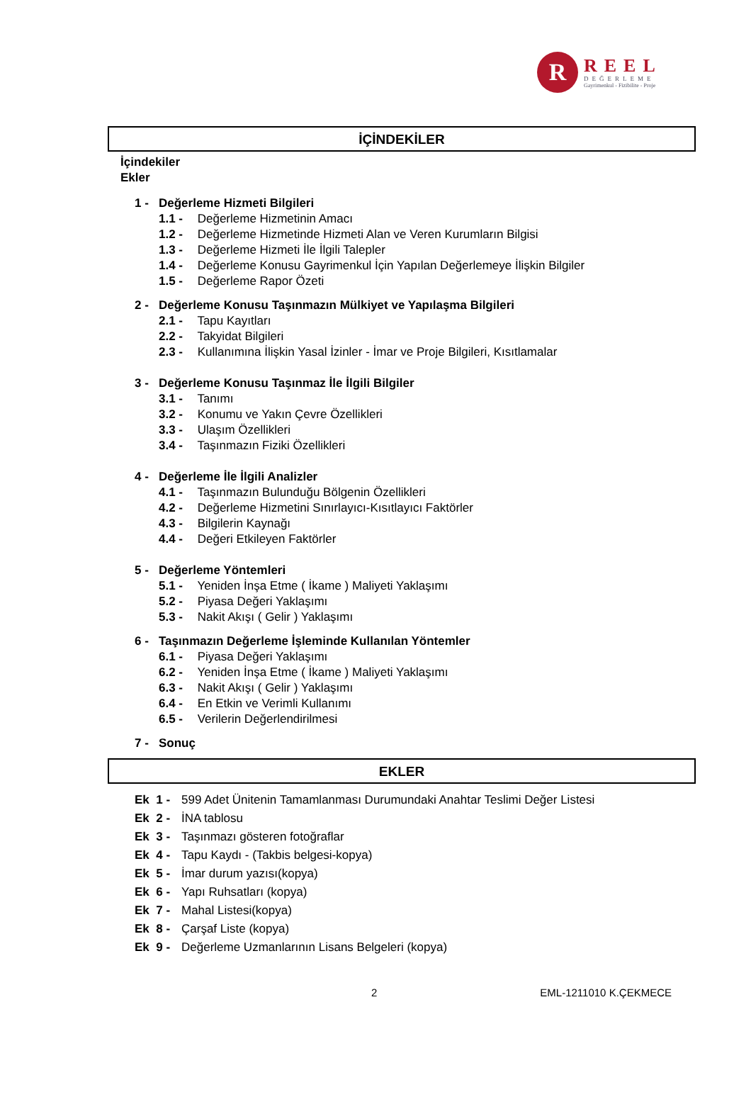R
REEL
DEĞERLEME
Gayrimenkul - Fizibilite - Proje
İÇİNDEKİLER
İçindekiler
Ekler
1 - Değerleme Hizmeti Bilgileri
1.1 - Değerleme Hizmetinin Amacı
1.2 - Değerleme Hizmetinde Hizmeti Alan ve Veren Kurumların Bilgisi
1.3 - Değerleme Hizmeti İle İlgili Talepler
1.4 - Değerleme Konusu Gayrimenkul İçin Yapılan Değerlemeye İlişkin Bilgiler
1.5 - Değerleme Rapor Özeti
2 - Değerleme Konusu Taşınmazın Mülkiyet ve Yapılaşma Bilgileri
2.1 - Tapu Kayıtları
2.2 - Takyidat Bilgileri
2.3 - Kullanımına İlişkin Yasal İzinler - İmar ve Proje Bilgileri, Kısıtlamalar
3 - Değerleme Konusu Taşınmaz İle İlgili Bilgiler
3.1 - Tanımı
3.2 - Konumu ve Yakın Çevre Özellikleri
3.3 - Ulaşım Özellikleri
3.4 - Taşınmazın Fiziki Özellikleri
4 - Değerleme İle İlgili Analizler
4.1 - Taşınmazın Bulunduğu Bölgenin Özellikleri
4.2 - Değerleme Hizmetini Sınırlayıcı-Kısıtlayıcı Faktörler
4.3 - Bilgilerin Kaynağı
4.4 - Değeri Etkileyen Faktörler
5 - Değerleme Yöntemleri
5.1 - Yeniden İnşa Etme ( İkame ) Maliyeti Yaklaşımı
5.2 - Piyasa Değeri Yaklaşımı
5.3 - Nakit Akışı ( Gelir ) Yaklaşımı
6 - Taşınmazın Değerleme İşleminde Kullanılan Yöntemler
6.1 - Piyasa Değeri Yaklaşımı
6.2 - Yeniden İnşa Etme ( İkame ) Maliyeti Yaklaşımı
6.3 - Nakit Akışı ( Gelir ) Yaklaşımı
6.4 - En Etkin ve Verimli Kullanımı
6.5 - Verilerin Değerlendirilmesi
7 - Sonuç
EKLER
Ek 1 - 599 Adet Ünitenin Tamamlanması Durumundaki Anahtar Teslimi Değer Listesi
Ek 2 - İNA tablosu
Ek 3 - Taşınmazı gösteren fotoğraflar
Ek 4 - Tapu Kaydı - (Takbis belgesi-kopya)
Ek 5 - İmar durum yazısı(kopya)
Ek 6 - Yapı Ruhsatları (kopya)
Ek 7 - Mahal Listesi(kopya)
Ek 8 - Çarşaf Liste (kopya)
Ek 9 - Değerleme Uzmanlarının Lisans Belgeleri (kopya)
2 EML-1211010 K.ÇEKMECE